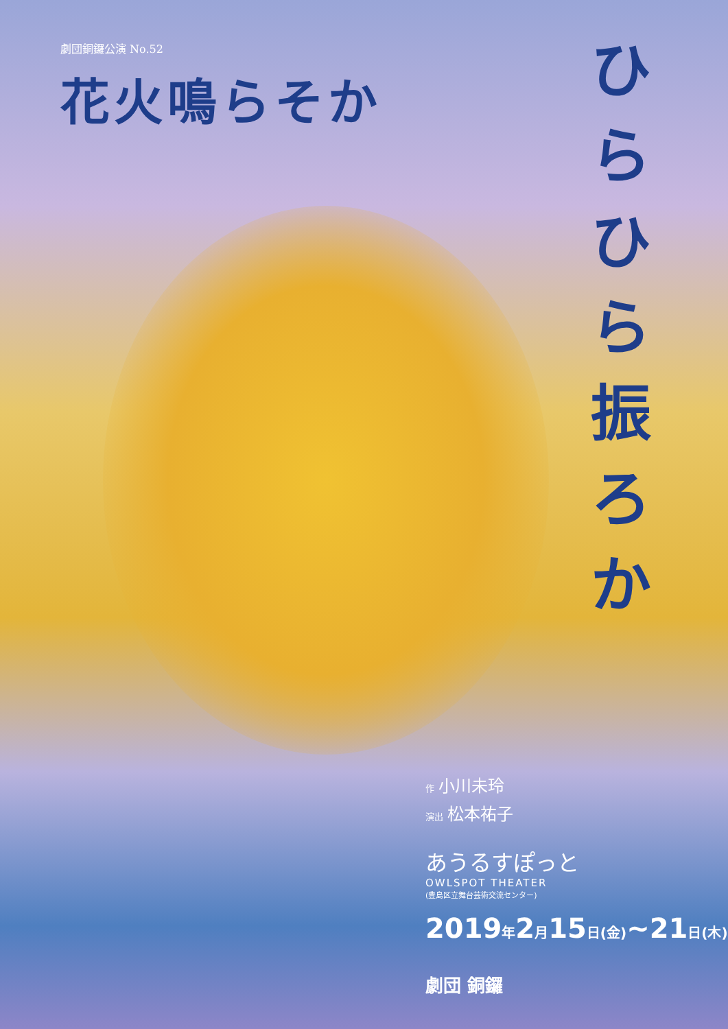劇団銅鑼公演 No.52
花火鳴らそか
ひらひら振ろか
作小川未玲
演出 松本祐子
あうるすぽっと
OWLSPOT THEATER
(豊島区立舞台芸術交流センター)
2019年2月15日(金)~21日(木)
劇団 銅鑼